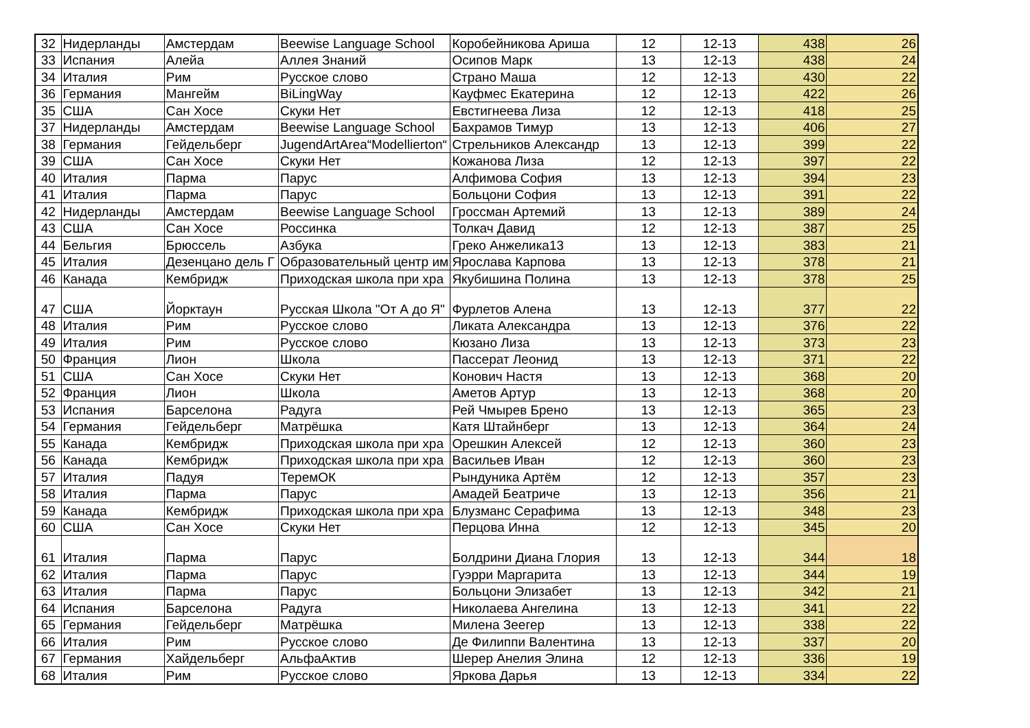| 32 | Нидерланды | Амстердам | Beewise Language School | Коробейникова Ариша | 12 | 12-13 | 438 | 26 |
| 33 | Испания | Алейа | Аллея Знаний | Осипов Марк | 13 | 12-13 | 438 | 24 |
| 34 | Италия | Рим | Русское слово | Страно Маша | 12 | 12-13 | 430 | 22 |
| 36 | Германия | Мангейм | BiLingWay | Кауфмес Екатерина | 12 | 12-13 | 422 | 26 |
| 35 | США | Сан Хосе | Скуки Нет | Евстигнеева Лиза | 12 | 12-13 | 418 | 25 |
| 37 | Нидерланды | Амстердам | Beewise Language School | Бахрамов Тимур | 13 | 12-13 | 406 | 27 |
| 38 | Германия | Гейдельберг | JugendArtArea“Modellierton“ | Стрельников Александр | 13 | 12-13 | 399 | 22 |
| 39 | США | Сан Хосе | Скуки Нет | Кожанова Лиза | 12 | 12-13 | 397 | 22 |
| 40 | Италия | Парма | Парус | Алфимова София | 13 | 12-13 | 394 | 23 |
| 41 | Италия | Парма | Парус | Больцони София | 13 | 12-13 | 391 | 22 |
| 42 | Нидерланды | Амстердам | Beewise Language School | Гроссман Артемий | 13 | 12-13 | 389 | 24 |
| 43 | США | Сан Хосе | Россинка | Толкач Давид | 12 | 12-13 | 387 | 25 |
| 44 | Бельгия | Брюссель | Азбука | Греко Анжелика13 | 13 | 12-13 | 383 | 21 |
| 45 | Италия | Дезенцано дель Г | Образовательный центр им | Ярослава Карпова | 13 | 12-13 | 378 | 21 |
| 46 | Канада | Кембридж | Приходская школа при хра | Якубишина Полина | 13 | 12-13 | 378 | 25 |
| 47 | США | Йорктаун | Русская Школа "От А до Я" | Фурлетов Алена | 13 | 12-13 | 377 | 22 |
| 48 | Италия | Рим | Русское слово | Ликата Александра | 13 | 12-13 | 376 | 22 |
| 49 | Италия | Рим | Русское слово | Кюзано Лиза | 13 | 12-13 | 373 | 23 |
| 50 | Франция | Лион | Школа | Пассерат Леонид | 13 | 12-13 | 371 | 22 |
| 51 | США | Сан Хосе | Скуки Нет | Конович Настя | 13 | 12-13 | 368 | 20 |
| 52 | Франция | Лион | Школа | Аметов Артур | 13 | 12-13 | 368 | 20 |
| 53 | Испания | Барселона | Радуга | Рей Чмырев Брено | 13 | 12-13 | 365 | 23 |
| 54 | Германия | Гейдельберг | Матрёшка | Катя Штайнберг | 13 | 12-13 | 364 | 24 |
| 55 | Канада | Кембридж | Приходская школа при хра | Орешкин Алексей | 12 | 12-13 | 360 | 23 |
| 56 | Канада | Кембридж | Приходская школа при хра | Васильев Иван | 12 | 12-13 | 360 | 23 |
| 57 | Италия | Падуя | ТеремОК | Рындуника Артём | 12 | 12-13 | 357 | 23 |
| 58 | Италия | Парма | Парус | Амадей Беатриче | 13 | 12-13 | 356 | 21 |
| 59 | Канада | Кембридж | Приходская школа при хра | Блузманс Серафима | 13 | 12-13 | 348 | 23 |
| 60 | США | Сан Хосе | Скуки Нет | Перцова Инна | 12 | 12-13 | 345 | 20 |
| 61 | Италия | Парма | Парус | Болдрини Диана Глория | 13 | 12-13 | 344 | 18 |
| 62 | Италия | Парма | Парус | Гуэрри Маргарита | 13 | 12-13 | 344 | 19 |
| 63 | Италия | Парма | Парус | Больцони Элизабет | 13 | 12-13 | 342 | 21 |
| 64 | Испания | Барселона | Радуга | Николаева Ангелина | 13 | 12-13 | 341 | 22 |
| 65 | Германия | Гейдельберг | Матрёшка | Милена Зеегер | 13 | 12-13 | 338 | 22 |
| 66 | Италия | Рим | Русское слово | Де Филиппи Валентина | 13 | 12-13 | 337 | 20 |
| 67 | Германия | Хайдельберг | АльфаАктив | Шерер Анелия Элина | 12 | 12-13 | 336 | 19 |
| 68 | Италия | Рим | Русское слово | Яркова Дарья | 13 | 12-13 | 334 | 22 |